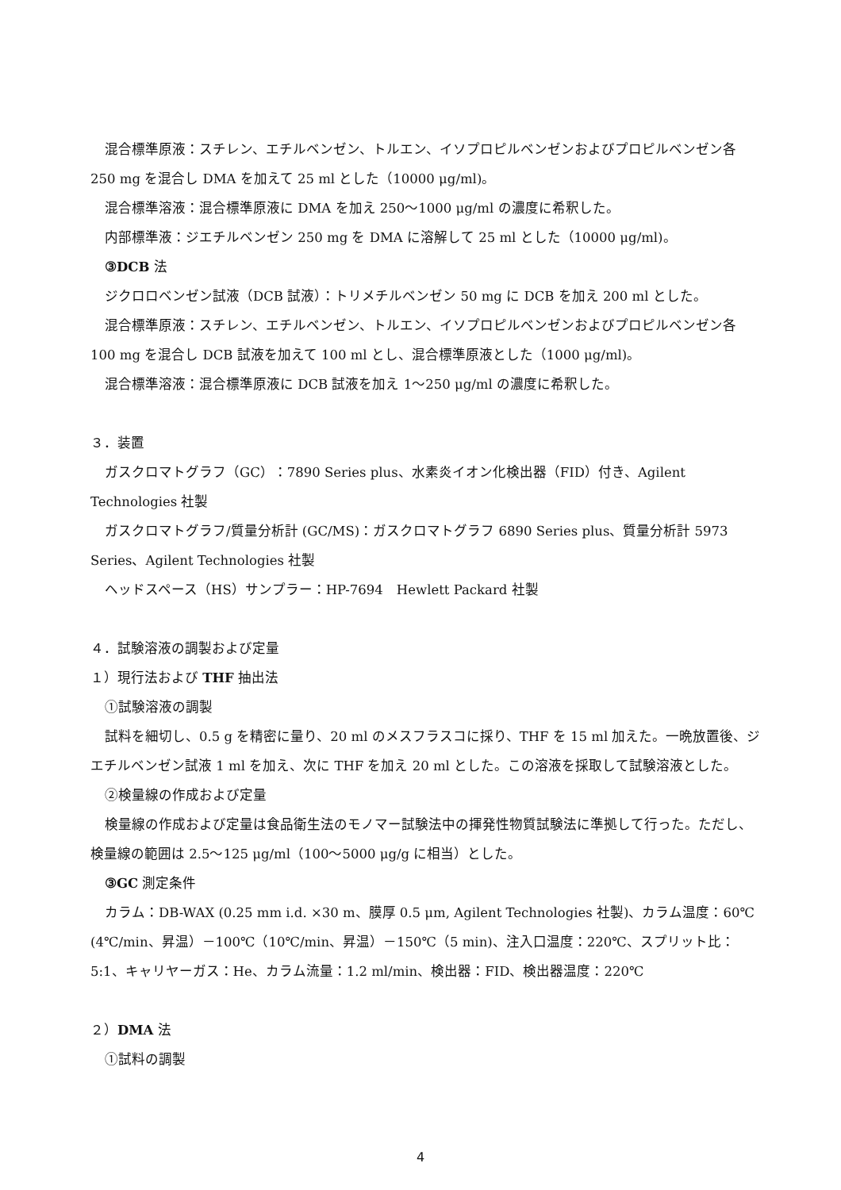混合標準原液：スチレン、エチルベンゼン、トルエン、イソプロピルベンゼンおよびプロピルベンゼン各 250 mg を混合し DMA を加えて 25 ml とした（10000 μg/ml)。
混合標準溶液：混合標準原液に DMA を加え 250～1000 μg/ml の濃度に希釈した。
内部標準液：ジエチルベンゼン 250 mg を DMA に溶解して 25 ml とした（10000 μg/ml)。
③DCB 法
ジクロロベンゼン試液（DCB 試液）：トリメチルベンゼン 50 mg に DCB を加え 200 ml とした。
混合標準原液：スチレン、エチルベンゼン、トルエン、イソプロピルベンゼンおよびプロピルベンゼン各 100 mg を混合し DCB 試液を加えて 100 ml とし、混合標準原液とした（1000 μg/ml)。
混合標準溶液：混合標準原液に DCB 試液を加え 1～250 μg/ml の濃度に希釈した。
３．装置
ガスクロマトグラフ（GC）：7890 Series plus、水素炎イオン化検出器（FID）付き、Agilent Technologies 社製
ガスクロマトグラフ/質量分析計 (GC/MS)：ガスクロマトグラフ 6890 Series plus、質量分析計 5973 Series、Agilent Technologies 社製
ヘッドスペース（HS）サンプラー：HP-7694　Hewlett Packard 社製
４．試験溶液の調製および定量
１）現行法および THF 抽出法
①試験溶液の調製
試料を細切し、0.5 g を精密に量り、20 ml のメスフラスコに採り、THF を 15 ml 加えた。一晩放置後、ジエチルベンゼン試液 1 ml を加え、次に THF を加え 20 ml とした。この溶液を採取して試験溶液とした。
②検量線の作成および定量
検量線の作成および定量は食品衛生法のモノマー試験法中の揮発性物質試験法に準拠して行った。ただし、検量線の範囲は 2.5～125 μg/ml（100～5000 μg/g に相当）とした。
③GC 測定条件
カラム：DB-WAX (0.25 mm i.d. ×30 m、膜厚 0.5 μm, Agilent Technologies 社製)、カラム温度：60℃ (4℃/min、昇温）－100℃（10℃/min、昇温）－150℃（5 min)、注入口温度：220℃、スプリット比：5:1、キャリヤーガス：He、カラム流量：1.2 ml/min、検出器：FID、検出器温度：220℃
２）DMA 法
①試料の調製
4